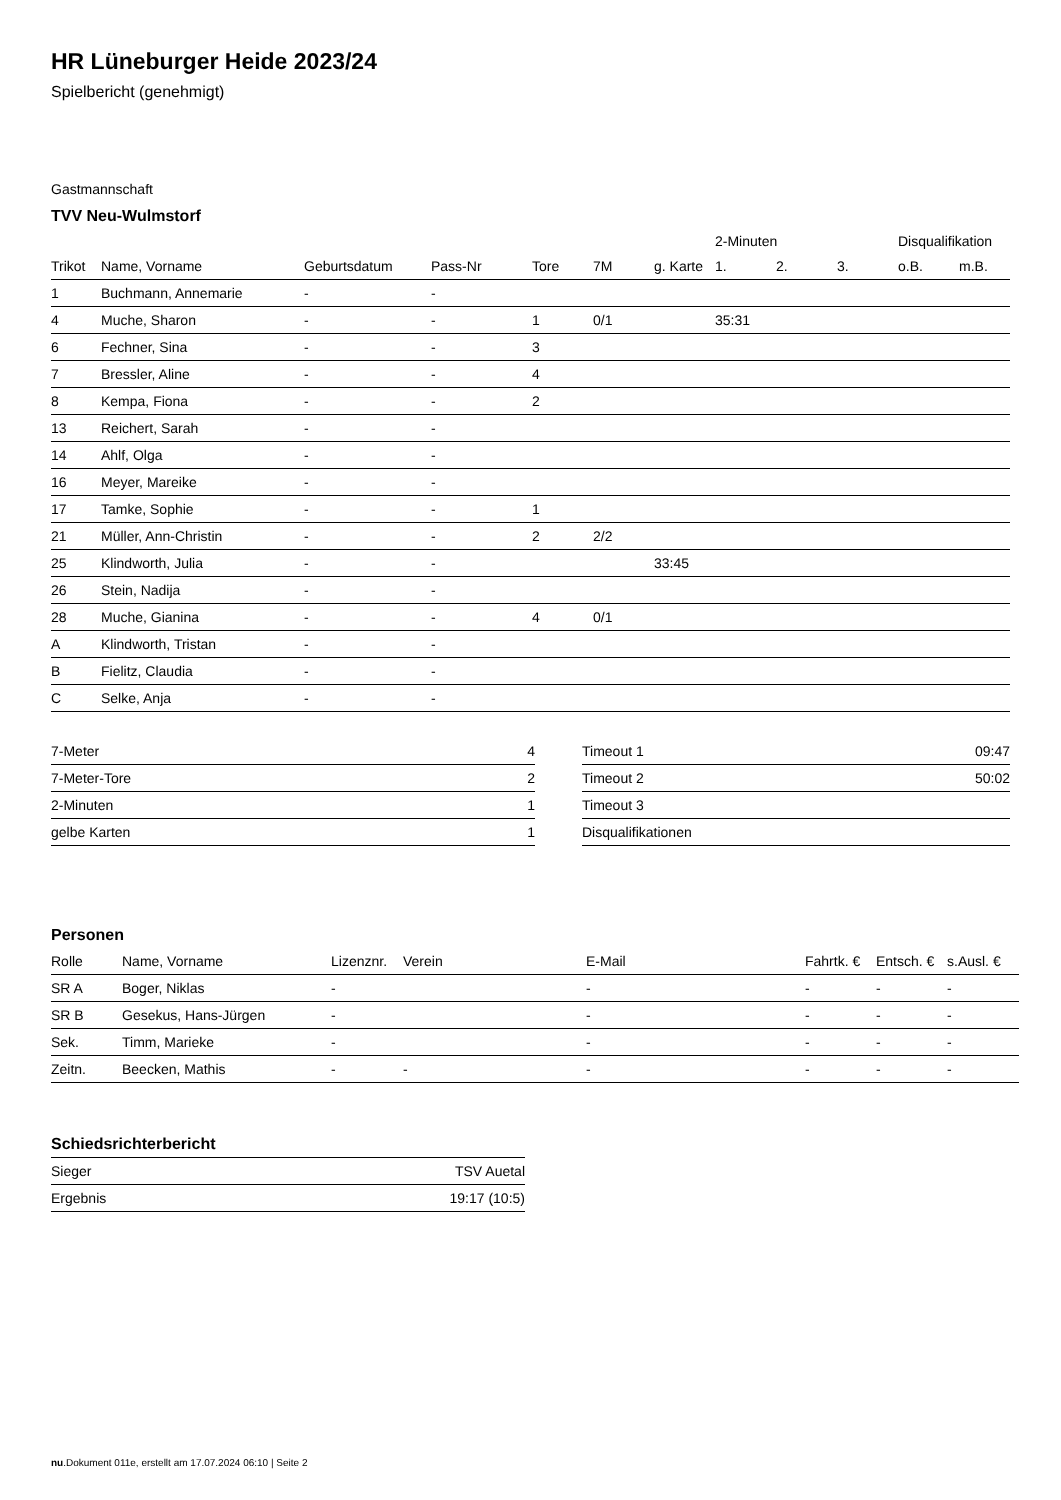HR Lüneburger Heide 2023/24
Spielbericht (genehmigt)
Gastmannschaft
TVV Neu-Wulmstorf
| | | | | | | | 2-Minuten | | | Disqualifikation | |
| Trikot | Name, Vorname | Geburtsdatum | Pass-Nr | Tore | 7M | g. Karte | 1. | 2. | 3. | o.B. | m.B. |
| 1 | Buchmann, Annemarie | - | - | | | | | | | | |
| 4 | Muche, Sharon | - | - | 1 | 0/1 | | 35:31 | | | | |
| 6 | Fechner, Sina | - | - | 3 | | | | | | | |
| 7 | Bressler, Aline | - | - | 4 | | | | | | | |
| 8 | Kempa, Fiona | - | - | 2 | | | | | | | |
| 13 | Reichert, Sarah | - | - | | | | | | | | |
| 14 | Ahlf, Olga | - | - | | | | | | | | |
| 16 | Meyer, Mareike | - | - | | | | | | | | |
| 17 | Tamke, Sophie | - | - | 1 | | | | | | | |
| 21 | Müller, Ann-Christin | - | - | 2 | 2/2 | | | | | | |
| 25 | Klindworth, Julia | - | - | | | 33:45 | | | | | |
| 26 | Stein, Nadija | - | - | | | | | | | | |
| 28 | Muche, Gianina | - | - | 4 | 0/1 | | | | | | |
| A | Klindworth, Tristan | - | - | | | | | | | | |
| B | Fielitz, Claudia | - | - | | | | | | | | |
| C | Selke, Anja | - | - | | | | | | | | |
| 7-Meter | 4 |
| 7-Meter-Tore | 2 |
| 2-Minuten | 1 |
| gelbe Karten | 1 |
| Timeout 1 | 09:47 |
| Timeout 2 | 50:02 |
| Timeout 3 | |
| Disqualifikationen | |
Personen
| Rolle | Name, Vorname | Lizenznr. | Verein | E-Mail | Fahrtk. € | Entsch. € | s.Ausl. € |
| --- | --- | --- | --- | --- | --- | --- | --- |
| SR A | Boger, Niklas | - | | - | - | - | - |
| SR B | Gesekus, Hans-Jürgen | - | | - | - | - | - |
| Sek. | Timm, Marieke | - | | - | - | - | - |
| Zeitn. | Beecken, Mathis | - | - | - | - | - | - |
Schiedsrichterbericht
| Sieger | TSV Auetal |
| Ergebnis | 19:17 (10:5) |
nu.Dokument 011e, erstellt am 17.07.2024 06:10 | Seite 2